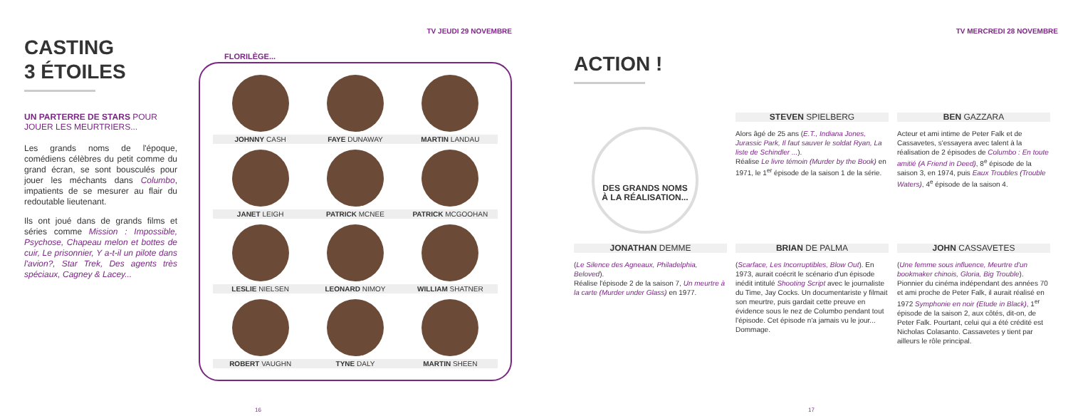CASTING
3 ÉTOILES
UN PARTERRE DE STARS POUR JOUER LES MEURTRIERS...
Les grands noms de l'époque, comédiens célèbres du petit comme du grand écran, se sont bousculés pour jouer les méchants dans Columbo, impatients de se mesurer au flair du redoutable lieutenant.
Ils ont joué dans de grands films et séries comme Mission : Impossible, Psychose, Chapeau melon et bottes de cuir, Le prisonnier, Y a-t-il un pilote dans l'avion?, Star Trek, Des agents très spéciaux, Cagney & Lacey...
TV JEUDI 29 NOVEMBRE
FLORILÈGE...
JOHNNY CASH
FAYE DUNAWAY
MARTIN LANDAU
JANET LEIGH
PATRICK MCNEE
PATRICK MCGOOHAN
LESLIE NIELSEN
LEONARD NIMOY
WILLIAM SHATNER
ROBERT VAUGHN
TYNE DALY
MARTIN SHEEN
16
TV MERCREDI 28 NOVEMBRE
ACTION !
DES GRANDS NOMS
À LA RÉALISATION...
STEVEN SPIELBERG
Alors âgé de 25 ans (E.T., Indiana Jones, Jurassic Park, Il faut sauver le soldat Ryan, La liste de Schindler ...).
Réalise Le livre témoin (Murder by the Book) en 1971, le 1<sup>er</sup> épisode de la saison 1 de la série.
BEN GAZZARA
Acteur et ami intime de Peter Falk et de Cassavetes, s'essayera avec talent à la réalisation de 2 épisodes de Columbo : En toute amitié (A Friend in Deed), 8<sup>e</sup> épisode de la saison 3, en 1974, puis Eaux Troubles (Trouble Waters), 4<sup>e</sup> épisode de la saison 4.
JONATHAN DEMME
(Le Silence des Agneaux, Philadelphia, Beloved).
Réalise l'épisode 2 de la saison 7, Un meurtre à la carte (Murder under Glass) en 1977.
BRIAN DE PALMA
(Scarface, Les Incorruptibles, Blow Out). En 1973, aurait coécrit le scénario d'un épisode inédit intitulé Shooting Script avec le journaliste du Time, Jay Cocks. Un documentariste y filmait son meurtre, puis gardait cette preuve en évidence sous le nez de Columbo pendant tout l'épisode. Cet épisode n'a jamais vu le jour... Dommage.
JOHN CASSAVETES
(Une femme sous influence, Meurtre d'un bookmaker chinois, Gloria, Big Trouble). Pionnier du cinéma indépendant des années 70 et ami proche de Peter Falk, il aurait réalisé en 1972 Symphonie en noir (Etude in Black), 1<sup>er</sup> épisode de la saison 2, aux côtés, dit-on, de Peter Falk. Pourtant, celui qui a été crédité est Nicholas Colasanto. Cassavetes y tient par ailleurs le rôle principal.
17